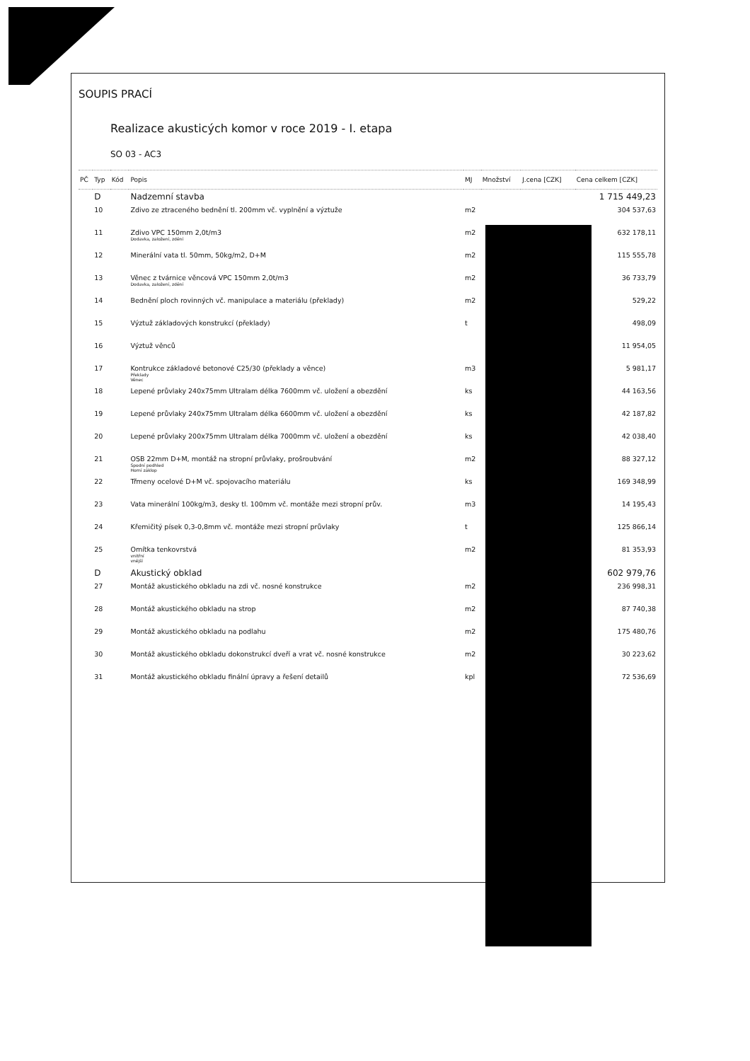SOUPIS PRACÍ
Realizace akusticých komor v roce 2019 - I. etapa
SO 03 - AC3
| PČ | Typ | Kód | Popis | MJ | Množství | J.cena [CZK] | Cena celkem [CZK] |
| --- | --- | --- | --- | --- | --- | --- | --- |
| | D | | Nadzemní stavba | | | | 1 715 449,23 |
| | 10 | | Zdivo ze ztraceného bednění tl. 200mm vč. vyplnění a výztuže | m2 | | | 304 537,63 |
| | 11 | | Zdivo VPC 150mm 2,0t/m3 Dodavka, založení, zdění | m2 | | | 632 178,11 |
| | 12 | | Minerální vata tl. 50mm, 50kg/m2, D+M | m2 | | | 115 555,78 |
| | 13 | | Věnec z tvárnice věncová VPC 150mm 2,0t/m3 Dodavka, založení, zdění | m2 | | | 36 733,79 |
| | 14 | | Bednění ploch rovinných vč. manipulace a materiálu (překlady) | m2 | | | 529,22 |
| | 15 | | Výztuž základových konstrukcí (překlady) | t | | | 498,09 |
| | 16 | | Výztuž věnců | | | | 11 954,05 |
| | 17 | | Kontrukce základové betonové C25/30 (překlady a věnce) Překlady Věnec | m3 | | | 5 981,17 |
| | 18 | | Lepené průvlaky 240x75mm Ultralam délka 7600mm vč. uložení a obezdění | ks | | | 44 163,56 |
| | 19 | | Lepené průvlaky 240x75mm Ultralam délka 6600mm vč. uložení a obezdění | ks | | | 42 187,82 |
| | 20 | | Lepené průvlaky 200x75mm Ultralam délka 7000mm vč. uložení a obezdění | ks | | | 42 038,40 |
| | 21 | | OSB 22mm D+M, montáž na stropní průvlaky, prošroubvání Spodní podhled Horní záklop | m2 | | | 88 327,12 |
| | 22 | | Třmeny ocelové D+M vč. spojovacího materiálu | ks | | | 169 348,99 |
| | 23 | | Vata minerální 100kg/m3, desky tl. 100mm vč. montáže mezi stropní prův. | m3 | | | 14 195,43 |
| | 24 | | Křemičitý písek 0,3-0,8mm vč. montáže mezi stropní průvlaky | t | | | 125 866,14 |
| | 25 | | Omítka tenkovrstvá vnitřní vnější | m2 | | | 81 353,93 |
| | D | | Akustický obklad | | | | 602 979,76 |
| | 27 | | Montáž akustického obkladu na zdi vč. nosné konstrukce | m2 | | | 236 998,31 |
| | 28 | | Montáž akustického obkladu na strop | m2 | | | 87 740,38 |
| | 29 | | Montáž akustického obkladu na podlahu | m2 | | | 175 480,76 |
| | 30 | | Montáž akustického obkladu dokonstrukcí dveří a vrat vč. nosné konstrukce | m2 | | | 30 223,62 |
| | 31 | | Montáž akustického obkladu finální úpravy a řešení detailů | kpl | | | 72 536,69 |